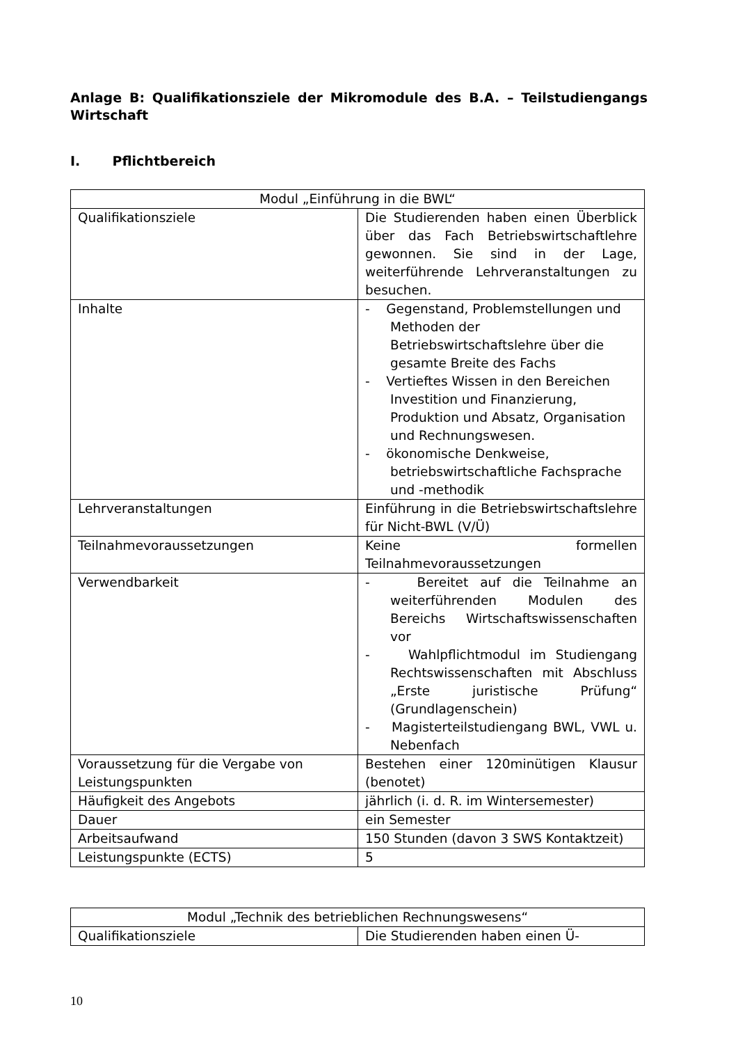Anlage B: Qualifikationsziele der Mikromodule des B.A. – Teilstudiengangs Wirtschaft
I. Pflichtbereich
| Modul „Einführung in die BWL“ | |
| Qualifikationsziele | Die Studierenden haben einen Überblick über das Fach Betriebswirtschaftlehre gewonnen. Sie sind in der Lage, weiterführende Lehrveranstaltungen zu besuchen. |
| Inhalte | - Gegenstand, Problemstellungen und Methoden der Betriebswirtschaftslehre über die gesamte Breite des Fachs - Vertieftes Wissen in den Bereichen Investition und Finanzierung, Produktion und Absatz, Organisation und Rechnungswesen. - ökonomische Denkweise, betriebswirtschaftliche Fachsprache und -methodik |
| Lehrveranstaltungen | Einführung in die Betriebswirtschaftslehre für Nicht-BWL (V/Ü) |
| Teilnahmevoraussetzungen | Keine formellen Teilnahmevoraussetzungen |
| Verwendbarkeit | - Bereitet auf die Teilnahme an weiterführenden Modulen des Bereichs Wirtschaftswissenschaften vor - Wahlpflichtmodul im Studiengang Rechtswissenschaften mit Abschluss „Erste juristische Prüfung“ (Grundlagenschein) - Magisterteilstudiengang BWL, VWL u. Nebenfach |
| Voraussetzung für die Vergabe von Leistungspunkten | Bestehen einer 120minütigen Klausur (benotet) |
| Häufigkeit des Angebots | jährlich (i. d. R. im Wintersemester) |
| Dauer | ein Semester |
| Arbeitsaufwand | 150 Stunden (davon 3 SWS Kontaktzeit) |
| Leistungspunkte (ECTS) | 5 |
| Modul „Technik des betrieblichen Rechnungswesens“ | |
| Qualifikationsziele | Die Studierenden haben einen Ü- |
10